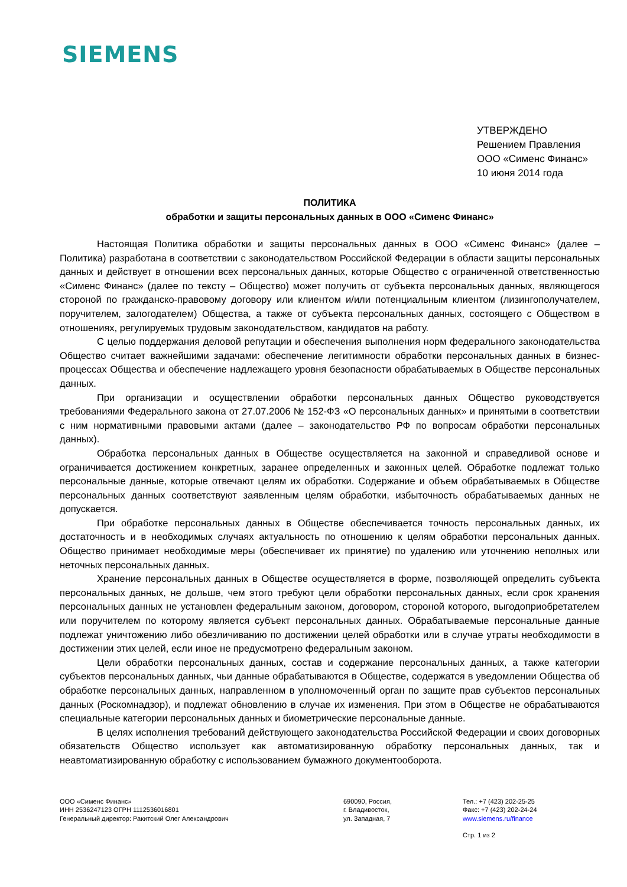SIEMENS
УТВЕРЖДЕНО
Решением Правления
ООО «Сименс Финанс»
10 июня 2014 года
ПОЛИТИКА
обработки и защиты персональных данных в ООО «Сименс Финанс»
Настоящая Политика обработки и защиты персональных данных в ООО «Сименс Финанс» (далее – Политика) разработана в соответствии с законодательством Российской Федерации в области защиты персональных данных и действует в отношении всех персональных данных, которые Общество с ограниченной ответственностью «Сименс Финанс» (далее по тексту – Общество) может получить от субъекта персональных данных, являющегося стороной по гражданско-правовому договору или клиентом и/или потенциальным клиентом (лизингополучателем, поручителем, залогодателем) Общества, а также от субъекта персональных данных, состоящего с Обществом в отношениях, регулируемых трудовым законодательством, кандидатов на работу.
С целью поддержания деловой репутации и обеспечения выполнения норм федерального законодательства Общество считает важнейшими задачами: обеспечение легитимности обработки персональных данных в бизнес-процессах Общества и обеспечение надлежащего уровня безопасности обрабатываемых в Обществе персональных данных.
При организации и осуществлении обработки персональных данных Общество руководствуется требованиями Федерального закона от 27.07.2006 № 152-ФЗ «О персональных данных» и принятыми в соответствии с ним нормативными правовыми актами (далее – законодательство РФ по вопросам обработки персональных данных).
Обработка персональных данных в Обществе осуществляется на законной и справедливой основе и ограничивается достижением конкретных, заранее определенных и законных целей. Обработке подлежат только персональные данные, которые отвечают целям их обработки. Содержание и объем обрабатываемых в Обществе персональных данных соответствуют заявленным целям обработки, избыточность обрабатываемых данных не допускается.
При обработке персональных данных в Обществе обеспечивается точность персональных данных, их достаточность и в необходимых случаях актуальность по отношению к целям обработки персональных данных. Общество принимает необходимые меры (обеспечивает их принятие) по удалению или уточнению неполных или неточных персональных данных.
Хранение персональных данных в Обществе осуществляется в форме, позволяющей определить субъекта персональных данных, не дольше, чем этого требуют цели обработки персональных данных, если срок хранения персональных данных не установлен федеральным законом, договором, стороной которого, выгодоприобретателем или поручителем по которому является субъект персональных данных. Обрабатываемые персональные данные подлежат уничтожению либо обезличиванию по достижении целей обработки или в случае утраты необходимости в достижении этих целей, если иное не предусмотрено федеральным законом.
Цели обработки персональных данных, состав и содержание персональных данных, а также категории субъектов персональных данных, чьи данные обрабатываются в Обществе, содержатся в уведомлении Общества об обработке персональных данных, направленном в уполномоченный орган по защите прав субъектов персональных данных (Роскомнадзор), и подлежат обновлению в случае их изменения. При этом в Обществе не обрабатываются специальные категории персональных данных и биометрические персональные данные.
В целях исполнения требований действующего законодательства Российской Федерации и своих договорных обязательств Общество использует как автоматизированную обработку персональных данных, так и неавтоматизированную обработку с использованием бумажного документооборота.
ООО «Сименс Финанс»
ИНН 2536247123 ОГРН 1112536016801
Генеральный директор: Ракитский Олег Александрович
690090, Россия,
г. Владивосток,
ул. Западная, 7
Тел.: +7 (423) 202-25-25
Факс: +7 (423) 202-24-24
www.siemens.ru/finance
Стр. 1 из 2